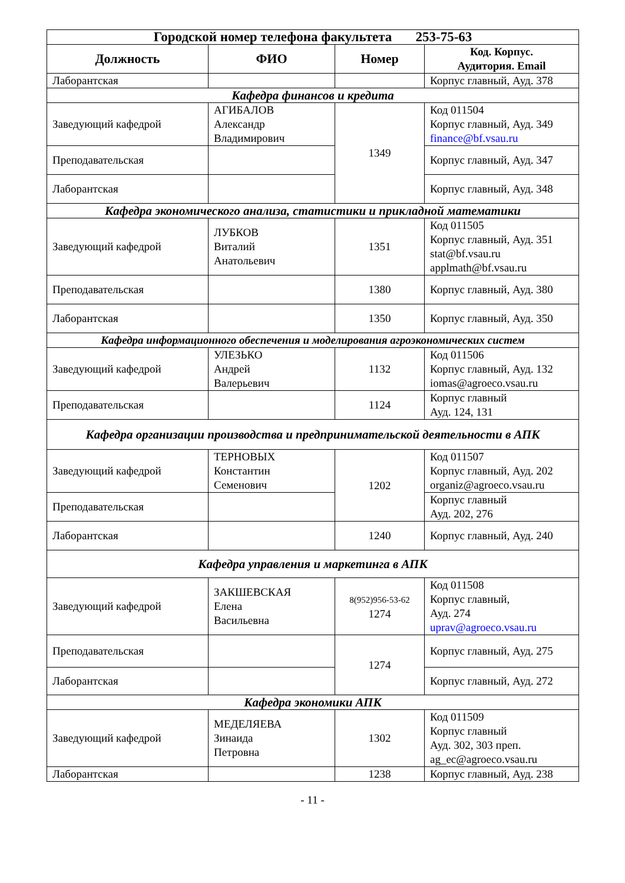| Городской номер телефона факультета 253-75-63 | | | |
| --- | --- | --- | --- |
| Должность | ФИО | Номер | Код. Корпус. Аудитория. Email |
| Лаборантская | | | Корпус главный, Ауд. 378 |
| Кафедра финансов и кредита | | | |
| Заведующий кафедрой | АГИБАЛОВ Александр Владимирович | 1349 | Код 011504 Корпус главный, Ауд. 349 finance@bf.vsau.ru |
| Преподавательская | | | Корпус главный, Ауд. 347 |
| Лаборантская | | | Корпус главный, Ауд. 348 |
| Кафедра экономического анализа, статистики и прикладной математики | | | |
| Заведующий кафедрой | ЛУБКОВ Виталий Анатольевич | 1351 | Код 011505 Корпус главный, Ауд. 351 stat@bf.vsau.ru applmath@bf.vsau.ru |
| Преподавательская | | 1380 | Корпус главный, Ауд. 380 |
| Лаборантская | | 1350 | Корпус главный, Ауд. 350 |
| Кафедра информационного обеспечения и моделирования агроэкономических систем | | | |
| Заведующий кафедрой | УЛЕЗЬКО Андрей Валерьевич | 1132 | Код 011506 Корпус главный, Ауд. 132 iomas@agroeco.vsau.ru |
| Преподавательская | | 1124 | Корпус главный Ауд. 124, 131 |
| Кафедра организации производства и предпринимательской деятельности в АПК | | | |
| Заведующий кафедрой | ТЕРНОВЫХ Константин Семенович | 1202 | Код 011507 Корпус главный, Ауд. 202 organiz@agroeco.vsau.ru |
| Преподавательская | | | Корпус главный Ауд. 202, 276 |
| Лаборантская | | 1240 | Корпус главный, Ауд. 240 |
| Кафедра управления и маркетинга в АПК | | | |
| Заведующий кафедрой | ЗАКШЕВСКАЯ Елена Васильевна | 8(952)956-53-62 1274 | Код 011508 Корпус главный, Ауд. 274 uprav@agroeco.vsau.ru |
| Преподавательская | | 1274 | Корпус главный, Ауд. 275 |
| Лаборантская | | | Корпус главный, Ауд. 272 |
| Кафедра экономики АПК | | | |
| Заведующий кафедрой | МЕДЕЛЯЕВА Зинаида Петровна | 1302 | Код 011509 Корпус главный Ауд. 302, 303 преп. ag_ec@agroeco.vsau.ru |
| Лаборантская | | 1238 | Корпус главный, Ауд. 238 |
- 11 -